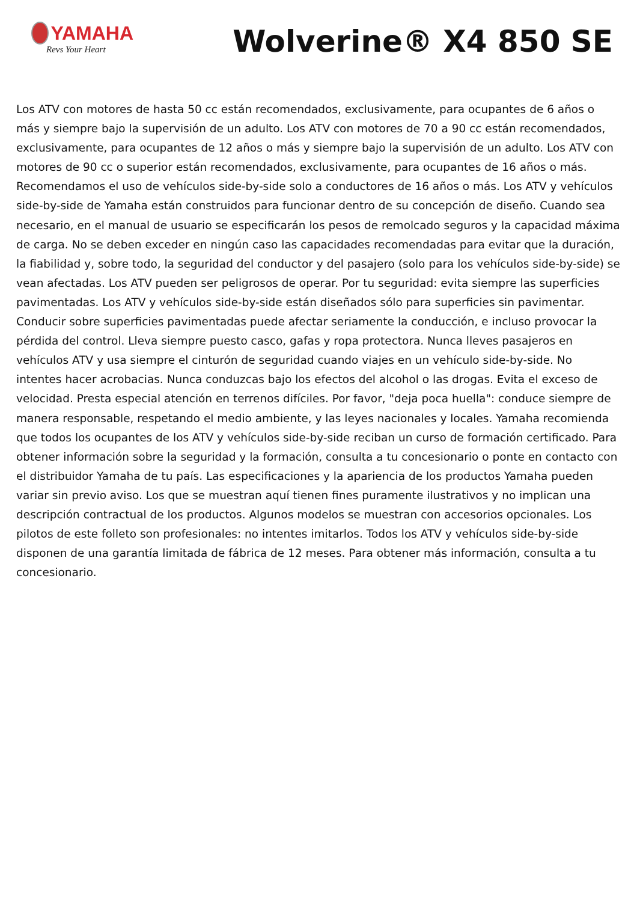YAMAHA
Revs Your Heart
Wolverine® X4 850 SE
Los ATV con motores de hasta 50 cc están recomendados, exclusivamente, para ocupantes de 6 años o más y siempre bajo la supervisión de un adulto. Los ATV con motores de 70 a 90 cc están recomendados, exclusivamente, para ocupantes de 12 años o más y siempre bajo la supervisión de un adulto. Los ATV con motores de 90 cc o superior están recomendados, exclusivamente, para ocupantes de 16 años o más. Recomendamos el uso de vehículos side-by-side solo a conductores de 16 años o más. Los ATV y vehículos side-by-side de Yamaha están construidos para funcionar dentro de su concepción de diseño. Cuando sea necesario, en el manual de usuario se especificarán los pesos de remolcado seguros y la capacidad máxima de carga. No se deben exceder en ningún caso las capacidades recomendadas para evitar que la duración, la fiabilidad y, sobre todo, la seguridad del conductor y del pasajero (solo para los vehículos side-by-side) se vean afectadas. Los ATV pueden ser peligrosos de operar. Por tu seguridad: evita siempre las superficies pavimentadas. Los ATV y vehículos side-by-side están diseñados sólo para superficies sin pavimentar. Conducir sobre superficies pavimentadas puede afectar seriamente la conducción, e incluso provocar la pérdida del control. Lleva siempre puesto casco, gafas y ropa protectora. Nunca lleves pasajeros en vehículos ATV y usa siempre el cinturón de seguridad cuando viajes en un vehículo side-by-side. No intentes hacer acrobacias. Nunca conduzcas bajo los efectos del alcohol o las drogas. Evita el exceso de velocidad. Presta especial atención en terrenos difíciles. Por favor, "deja poca huella": conduce siempre de manera responsable, respetando el medio ambiente, y las leyes nacionales y locales. Yamaha recomienda que todos los ocupantes de los ATV y vehículos side-by-side reciban un curso de formación certificado. Para obtener información sobre la seguridad y la formación, consulta a tu concesionario o ponte en contacto con el distribuidor Yamaha de tu país. Las especificaciones y la apariencia de los productos Yamaha pueden variar sin previo aviso. Los que se muestran aquí tienen fines puramente ilustrativos y no implican una descripción contractual de los productos. Algunos modelos se muestran con accesorios opcionales. Los pilotos de este folleto son profesionales: no intentes imitarlos. Todos los ATV y vehículos side-by-side disponen de una garantía limitada de fábrica de 12 meses. Para obtener más información, consulta a tu concesionario.